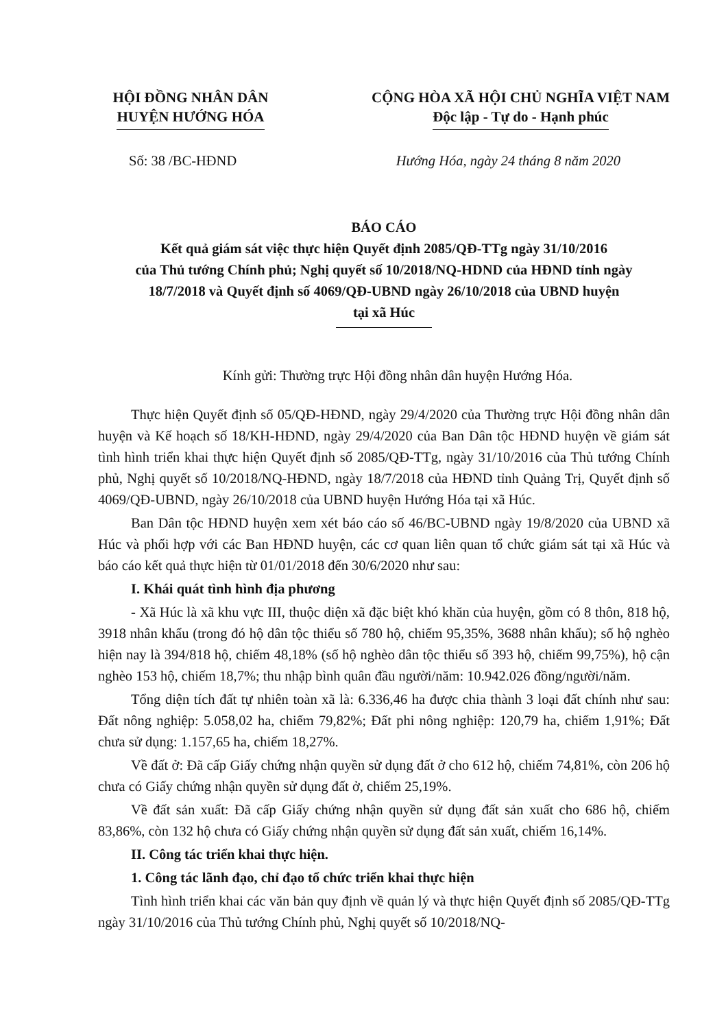HỘI ĐỒNG NHÂN DÂN
HUYỆN HƯỚNG HÓA
CỘNG HÒA XÃ HỘI CHỦ NGHĨA VIỆT NAM
Độc lập - Tự do - Hạnh phúc
Số: 38 /BC-HĐND Hướng Hóa, ngày 24 tháng 8 năm 2020
BÁO CÁO
Kết quả giám sát việc thực hiện Quyết định 2085/QĐ-TTg ngày 31/10/2016
của Thủ tướng Chính phủ; Nghị quyết số 10/2018/NQ-HDND của HĐND tỉnh ngày
18/7/2018 và Quyết định số 4069/QĐ-UBND ngày 26/10/2018 của UBND huyện
tại xã Húc
Kính gửi: Thường trực Hội đồng nhân dân huyện Hướng Hóa.
Thực hiện Quyết định số 05/QĐ-HĐND, ngày 29/4/2020 của Thường trực Hội đồng nhân dân huyện và Kế hoạch số 18/KH-HĐND, ngày 29/4/2020 của Ban Dân tộc HĐND huyện về giám sát tình hình triển khai thực hiện Quyết định số 2085/QĐ-TTg, ngày 31/10/2016 của Thủ tướng Chính phủ, Nghị quyết số 10/2018/NQ-HĐND, ngày 18/7/2018 của HĐND tỉnh Quảng Trị, Quyết định số 4069/QĐ-UBND, ngày 26/10/2018 của UBND huyện Hướng Hóa tại xã Húc.
Ban Dân tộc HĐND huyện xem xét báo cáo số 46/BC-UBND ngày 19/8/2020 của UBND xã Húc và phối hợp với các Ban HĐND huyện, các cơ quan liên quan tổ chức giám sát tại xã Húc và báo cáo kết quả thực hiện từ 01/01/2018 đến 30/6/2020 như sau:
I. Khái quát tình hình địa phương
- Xã Húc là xã khu vực III, thuộc diện xã đặc biệt khó khăn của huyện, gồm có 8 thôn, 818 hộ, 3918 nhân khẩu (trong đó hộ dân tộc thiểu số 780 hộ, chiếm 95,35%, 3688 nhân khẩu); số hộ nghèo hiện nay là 394/818 hộ, chiếm 48,18% (số hộ nghèo dân tộc thiểu số 393 hộ, chiếm 99,75%), hộ cận nghèo 153 hộ, chiếm 18,7%; thu nhập bình quân đầu người/năm: 10.942.026 đồng/người/năm.
Tổng diện tích đất tự nhiên toàn xã là: 6.336,46 ha được chia thành 3 loại đất chính như sau: Đất nông nghiệp: 5.058,02 ha, chiếm 79,82%; Đất phi nông nghiệp: 120,79 ha, chiếm 1,91%; Đất chưa sử dụng: 1.157,65 ha, chiếm 18,27%.
Về đất ở: Đã cấp Giấy chứng nhận quyền sử dụng đất ở cho 612 hộ, chiếm 74,81%, còn 206 hộ chưa có Giấy chứng nhận quyền sử dụng đất ở, chiếm 25,19%.
Về đất sản xuất: Đã cấp Giấy chứng nhận quyền sử dụng đất sản xuất cho 686 hộ, chiếm 83,86%, còn 132 hộ chưa có Giấy chứng nhận quyền sử dụng đất sản xuất, chiếm 16,14%.
II. Công tác triển khai thực hiện.
1. Công tác lãnh đạo, chỉ đạo tổ chức triển khai thực hiện
Tình hình triển khai các văn bản quy định về quản lý và thực hiện Quyết định số 2085/QĐ-TTg ngày 31/10/2016 của Thủ tướng Chính phủ, Nghị quyết số 10/2018/NQ-